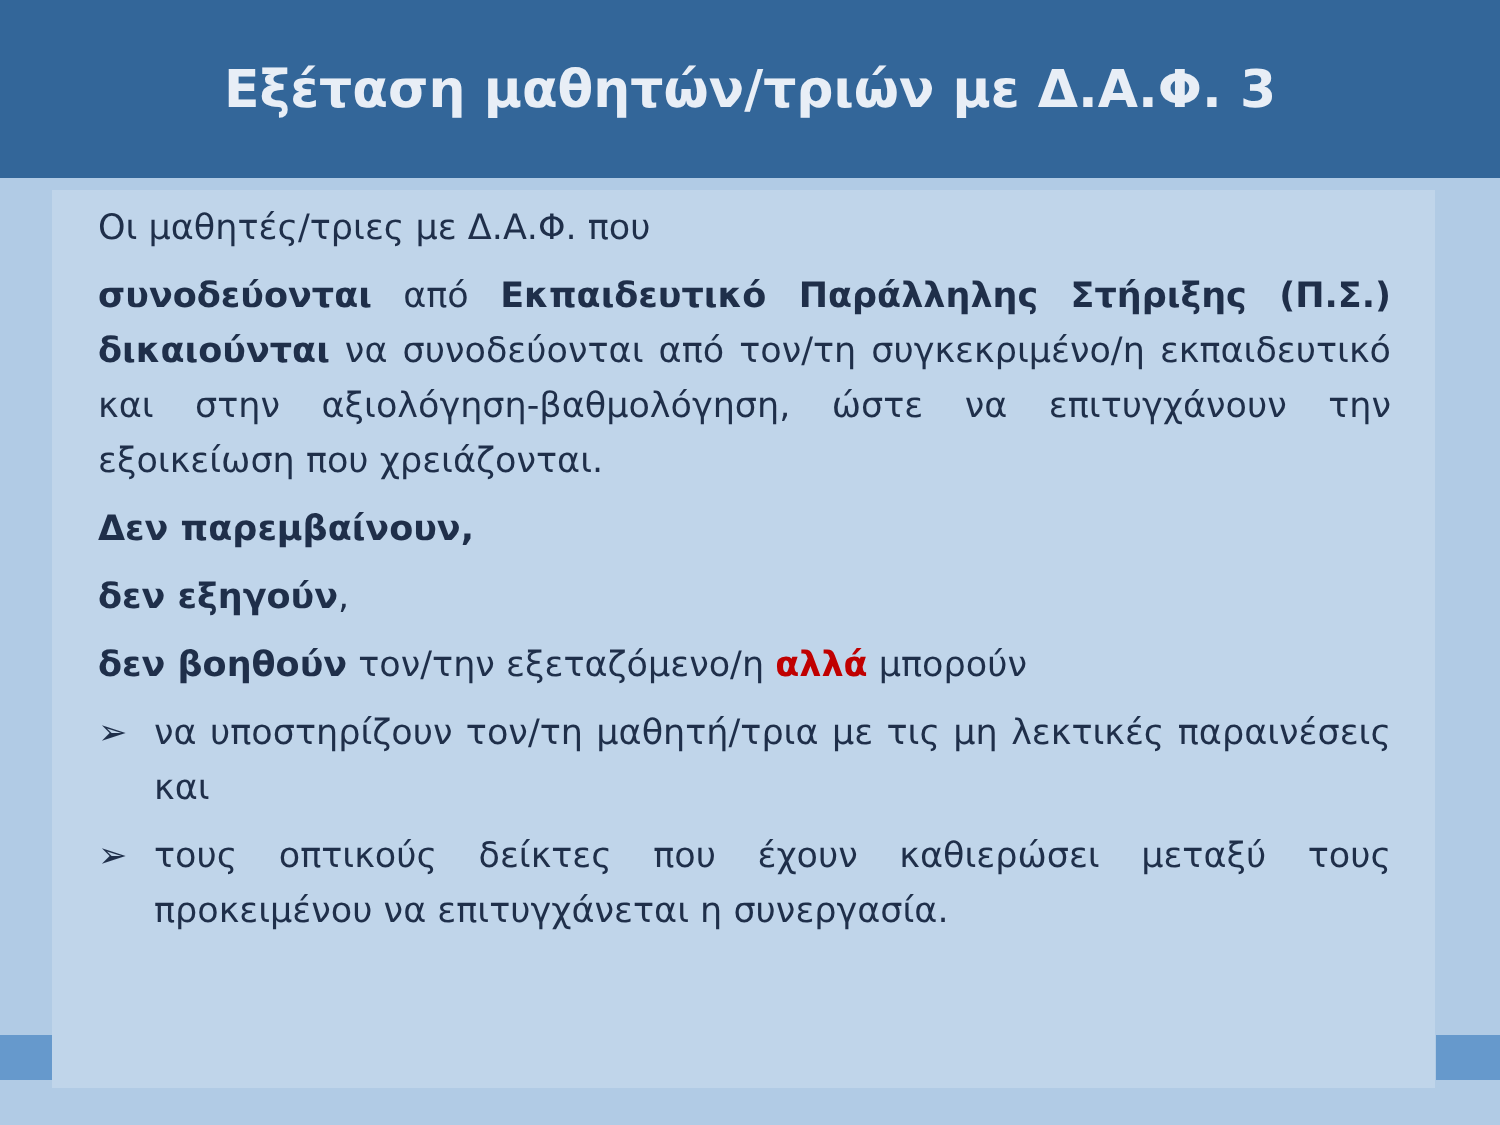Εξέταση μαθητών/τριών με Δ.Α.Φ. 3
Οι μαθητές/τριες με Δ.Α.Φ. που
συνοδεύονται από Εκπαιδευτικό Παράλληλης Στήριξης (Π.Σ.) δικαιούνται να συνοδεύονται από τον/τη συγκεκριμένο/η εκπαιδευτικό και στην αξιολόγηση-βαθμολόγηση, ώστε να επιτυγχάνουν την εξοικείωση που χρειάζονται.
Δεν παρεμβαίνουν,
δεν εξηγούν,
δεν βοηθούν τον/την εξεταζόμενο/η αλλά μπορούν
➢ να υποστηρίζουν τον/τη μαθητή/τρια με τις μη λεκτικές παραινέσεις και
➢ τους οπτικούς δείκτες που έχουν καθιερώσει μεταξύ τους προκειμένου να επιτυγχάνεται η συνεργασία.